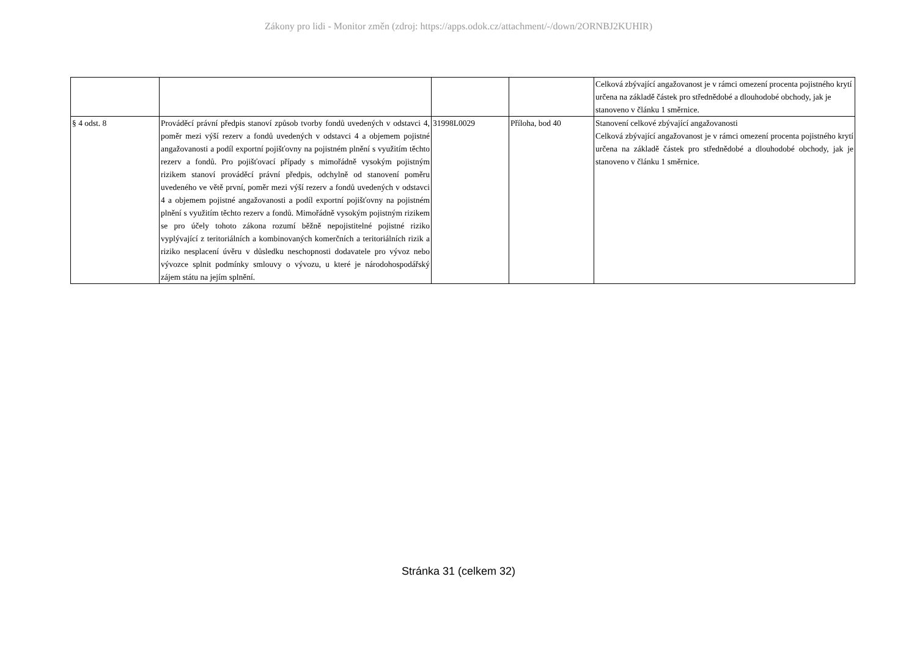Zákony pro lidi - Monitor změn (zdroj: https://apps.odok.cz/attachment/-/down/2ORNBJ2KUHIR)
| | | | | Celková zbývající angažovanost je v rámci omezení procenta pojistného krytí určena na základě částek pro střednědobé a dlouhodobé obchody, jak je stanoveno v článku 1 směrnice. |
| § 4 odst. 8 | Prováděcí právní předpis stanoví způsob tvorby fondů uvedených v odstavci 4, poměr mezi výší rezerv a fondů uvedených v odstavci 4 a objemem pojistné angažovanosti a podíl exportní pojišťovny na pojistném plnění s využitím těchto rezerv a fondů. Pro pojišťovací případy s mimořádně vysokým pojistným rizikem stanoví prováděcí právní předpis, odchylně od stanovení poměru uvedeného ve větě první, poměr mezi výší rezerv a fondů uvedených v odstavci 4 a objemem pojistné angažovanosti a podíl exportní pojišťovny na pojistném plnění s využitím těchto rezerv a fondů. Mimořádně vysokým pojistným rizikem se pro účely tohoto zákona rozumí běžně nepojistitelné pojistné riziko vyplývající z teritoriálních a kombinovaných komerčních a teritoriálních rizik a riziko nesplacení úvěru v důsledku neschopnosti dodavatele pro vývoz nebo vývozce splnit podmínky smlouvy o vývozu, u které je národohospodářský zájem státu na jejím splnění. | 31998L0029 | Příloha, bod 40 | Stanovení celkové zbývající angažovanosti Celková zbývající angažovanost je v rámci omezení procenta pojistného krytí určena na základě částek pro střednědobé a dlouhodobé obchody, jak je stanoveno v článku 1 směrnice. |
Stránka 31 (celkem 32)